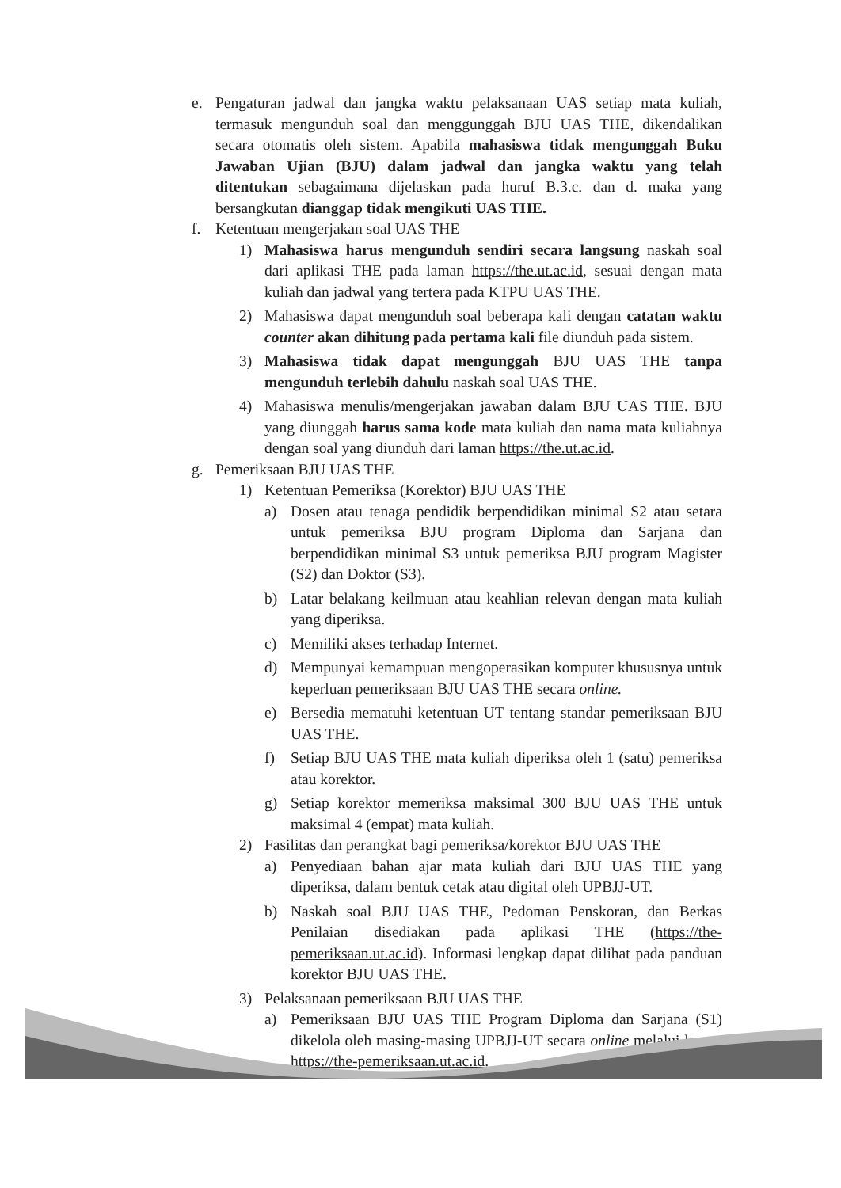e. Pengaturan jadwal dan jangka waktu pelaksanaan UAS setiap mata kuliah, termasuk mengunduh soal dan menggunggah BJU UAS THE, dikendalikan secara otomatis oleh sistem. Apabila mahasiswa tidak mengunggah Buku Jawaban Ujian (BJU) dalam jadwal dan jangka waktu yang telah ditentukan sebagaimana dijelaskan pada huruf B.3.c. dan d. maka yang bersangkutan dianggap tidak mengikuti UAS THE.
f. Ketentuan mengerjakan soal UAS THE
1) Mahasiswa harus mengunduh sendiri secara langsung naskah soal dari aplikasi THE pada laman https://the.ut.ac.id, sesuai dengan mata kuliah dan jadwal yang tertera pada KTPU UAS THE.
2) Mahasiswa dapat mengunduh soal beberapa kali dengan catatan waktu counter akan dihitung pada pertama kali file diunduh pada sistem.
3) Mahasiswa tidak dapat mengunggah BJU UAS THE tanpa mengunduh terlebih dahulu naskah soal UAS THE.
4) Mahasiswa menulis/mengerjakan jawaban dalam BJU UAS THE. BJU yang diunggah harus sama kode mata kuliah dan nama mata kuliahnya dengan soal yang diunduh dari laman https://the.ut.ac.id.
g. Pemeriksaan BJU UAS THE
1) Ketentuan Pemeriksa (Korektor) BJU UAS THE
a) Dosen atau tenaga pendidik berpendidikan minimal S2 atau setara untuk pemeriksa BJU program Diploma dan Sarjana dan berpendidikan minimal S3 untuk pemeriksa BJU program Magister (S2) dan Doktor (S3).
b) Latar belakang keilmuan atau keahlian relevan dengan mata kuliah yang diperiksa.
c) Memiliki akses terhadap Internet.
d) Mempunyai kemampuan mengoperasikan komputer khususnya untuk keperluan pemeriksaan BJU UAS THE secara online.
e) Bersedia mematuhi ketentuan UT tentang standar pemeriksaan BJU UAS THE.
f) Setiap BJU UAS THE mata kuliah diperiksa oleh 1 (satu) pemeriksa atau korektor.
g) Setiap korektor memeriksa maksimal 300 BJU UAS THE untuk maksimal 4 (empat) mata kuliah.
2) Fasilitas dan perangkat bagi pemeriksa/korektor BJU UAS THE
a) Penyediaan bahan ajar mata kuliah dari BJU UAS THE yang diperiksa, dalam bentuk cetak atau digital oleh UPBJJ-UT.
b) Naskah soal BJU UAS THE, Pedoman Penskoran, dan Berkas Penilaian disediakan pada aplikasi THE (https://the-pemeriksaan.ut.ac.id). Informasi lengkap dapat dilihat pada panduan korektor BJU UAS THE.
3) Pelaksanaan pemeriksaan BJU UAS THE
a) Pemeriksaan BJU UAS THE Program Diploma dan Sarjana (S1) dikelola oleh masing-masing UPBJJ-UT secara online melalui laman https://the-pemeriksaan.ut.ac.id.